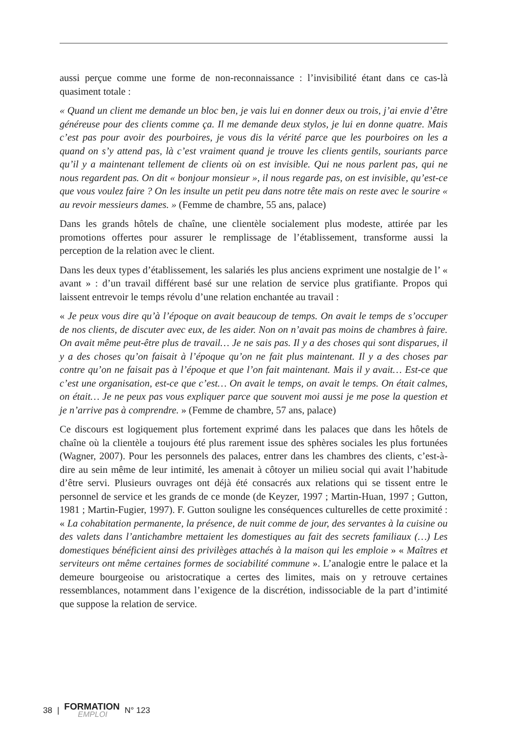aussi perçue comme une forme de non-reconnaissance : l’invisibilité étant dans ce cas-là quasiment totale :
« Quand un client me demande un bloc ben, je vais lui en donner deux ou trois, j’ai envie d’être généreuse pour des clients comme ça. Il me demande deux stylos, je lui en donne quatre. Mais c’est pas pour avoir des pourboires, je vous dis la vérité parce que les pourboires on les a quand on s’y attend pas, là c’est vraiment quand je trouve les clients gentils, souriants parce qu’il y a maintenant tellement de clients où on est invisible. Qui ne nous parlent pas, qui ne nous regardent pas. On dit « bonjour monsieur », il nous regarde pas, on est invisible, qu’est-ce que vous voulez faire ? On les insulte un petit peu dans notre tête mais on reste avec le sourire « au revoir messieurs dames. » (Femme de chambre, 55 ans, palace)
Dans les grands hôtels de chaîne, une clientèle socialement plus modeste, attirée par les promotions offertes pour assurer le remplissage de l’établissement, transforme aussi la perception de la relation avec le client.
Dans les deux types d’établissement, les salariés les plus anciens expriment une nostalgie de l’ « avant » : d’un travail différent basé sur une relation de service plus gratifiante. Propos qui laissent entrevoir le temps révolu d’une relation enchantée au travail :
« Je peux vous dire qu’à l’époque on avait beaucoup de temps. On avait le temps de s’occuper de nos clients, de discuter avec eux, de les aider. Non on n’avait pas moins de chambres à faire. On avait même peut-être plus de travail… Je ne sais pas. Il y a des choses qui sont disparues, il y a des choses qu’on faisait à l’époque qu’on ne fait plus maintenant. Il y a des choses par contre qu’on ne faisait pas à l’époque et que l’on fait maintenant. Mais il y avait… Est-ce que c’est une organisation, est-ce que c’est… On avait le temps, on avait le temps. On était calmes, on était… Je ne peux pas vous expliquer parce que souvent moi aussi je me pose la question et je n’arrive pas à comprendre. » (Femme de chambre, 57 ans, palace)
Ce discours est logiquement plus fortement exprimé dans les palaces que dans les hôtels de chaîne où la clientèle a toujours été plus rarement issue des sphères sociales les plus fortunées (Wagner, 2007). Pour les personnels des palaces, entrer dans les chambres des clients, c’est-à-dire au sein même de leur intimité, les amenait à côtoyer un milieu social qui avait l’habitude d’être servi. Plusieurs ouvrages ont déjà été consacrés aux relations qui se tissent entre le personnel de service et les grands de ce monde (de Keyzer, 1997 ; Martin-Huan, 1997 ; Gutton, 1981 ; Martin-Fugier, 1997). F. Gutton souligne les conséquences culturelles de cette proximité : « La cohabitation permanente, la présence, de nuit comme de jour, des servantes à la cuisine ou des valets dans l’antichambre mettaient les domestiques au fait des secrets familiaux (…) Les domestiques bénéficient ainsi des privilèges attachés à la maison qui les emploie » « Maîtres et serviteurs ont même certaines formes de sociabilité commune ». L’analogie entre le palace et la demeure bourgeoise ou aristocratique a certes des limites, mais on y retrouve certaines ressemblances, notamment dans l’exigence de la discrétion, indissociable de la part d’intimité que suppose la relation de service.
38 |
FORMATION
EMPLOI
N° 123